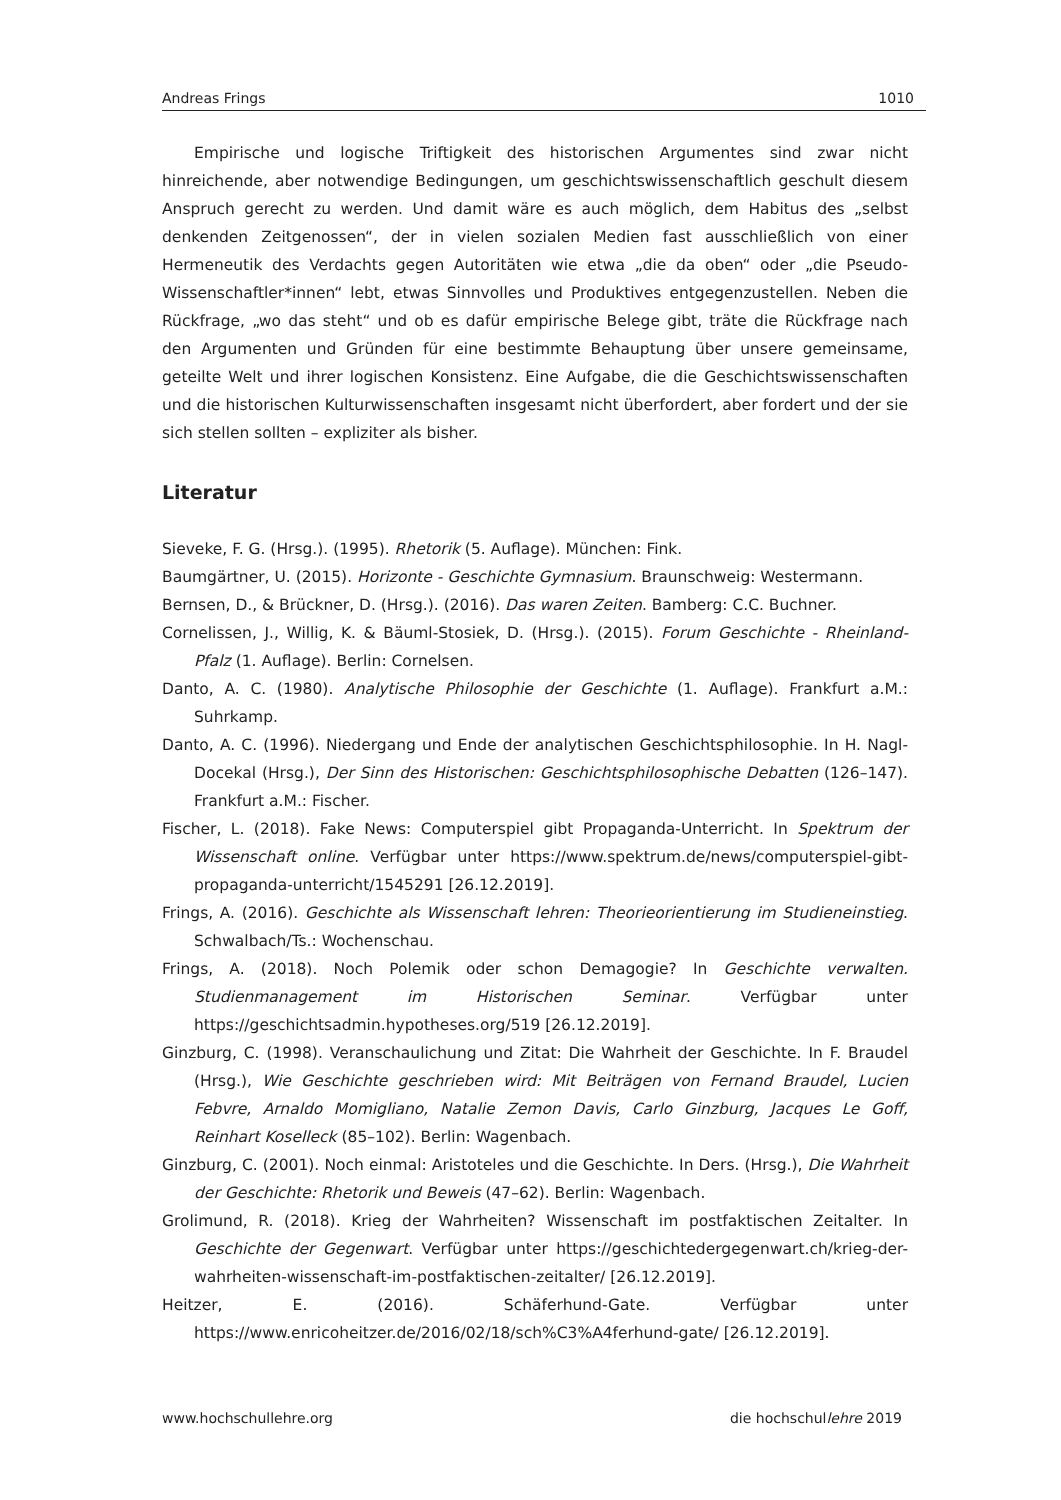Andreas Frings 1010
Empirische und logische Triftigkeit des historischen Argumentes sind zwar nicht hinreichende, aber notwendige Bedingungen, um geschichtswissenschaftlich geschult diesem Anspruch gerecht zu werden. Und damit wäre es auch möglich, dem Habitus des „selbst denkenden Zeitgenossen“, der in vielen sozialen Medien fast ausschließlich von einer Hermeneutik des Verdachts gegen Autoritäten wie etwa „die da oben“ oder „die Pseudo-Wissenschaftler*innen“ lebt, etwas Sinnvolles und Produktives entgegen­zustellen. Neben die Rückfrage, „wo das steht“ und ob es dafür empirische Belege gibt, träte die Rückfrage nach den Argumenten und Gründen für eine bestimmte Behauptung über unsere gemeinsame, geteilte Welt und ihrer logischen Konsistenz. Eine Aufgabe, die die Geschichtswissenschaften und die historischen Kulturwissenschaften insgesamt nicht überfordert, aber fordert und der sie sich stellen sollten – expliziter als bisher.
Literatur
Sieveke, F. G. (Hrsg.). (1995). Rhetorik (5. Auflage). München: Fink.
Baumgärtner, U. (2015). Horizonte - Geschichte Gymnasium. Braunschweig: Westermann.
Bernsen, D., & Brückner, D. (Hrsg.). (2016). Das waren Zeiten. Bamberg: C.C. Buchner.
Cornelissen, J., Willig, K. & Bäuml-Stosiek, D. (Hrsg.). (2015). Forum Geschichte - Rheinland-Pfalz (1. Auflage). Berlin: Cornelsen.
Danto, A. C. (1980). Analytische Philosophie der Geschichte (1. Auflage). Frankfurt a.M.: Suhrkamp.
Danto, A. C. (1996). Niedergang und Ende der analytischen Geschichtsphilosophie. In H. Nagl-Docekal (Hrsg.), Der Sinn des Historischen: Geschichtsphilosophische Debatten (126–147). Frankfurt a.M.: Fischer.
Fischer, L. (2018). Fake News: Computerspiel gibt Propaganda-Unterricht. In Spektrum der Wissenschaft online. Verfügbar unter https://www.spektrum.de/news/computerspiel-gibt-propaganda-unterricht/1545291 [26.12.2019].
Frings, A. (2016). Geschichte als Wissenschaft lehren: Theorieorientierung im Studieneinstieg. Schwalbach/Ts.: Wochenschau.
Frings, A. (2018). Noch Polemik oder schon Demagogie? In Geschichte verwalten. Studienmanagement im Historischen Seminar. Verfügbar unter https://geschichtsadmin.hypotheses.org/519 [26.12.2019].
Ginzburg, C. (1998). Veranschaulichung und Zitat: Die Wahrheit der Geschichte. In F. Braudel (Hrsg.), Wie Geschichte geschrieben wird: Mit Beiträgen von Fernand Braudel, Lucien Febvre, Arnaldo Momigliano, Natalie Zemon Davis, Carlo Ginzburg, Jacques Le Goff, Reinhart Koselleck (85–102). Berlin: Wagenbach.
Ginzburg, C. (2001). Noch einmal: Aristoteles und die Geschichte. In Ders. (Hrsg.), Die Wahrheit der Geschichte: Rhetorik und Beweis (47–62). Berlin: Wagenbach.
Grolimund, R. (2018). Krieg der Wahrheiten? Wissenschaft im postfaktischen Zeitalter. In Geschichte der Gegenwart. Verfügbar unter https://geschichtedergegenwart.ch/krieg-der-wahrheiten-wissenschaft-im-postfaktischen-zeitalter/ [26.12.2019].
Heitzer, E. (2016). Schäferhund-Gate. Verfügbar unter https://www.enricoheitzer.de/2016/02/18/sch%C3%A4ferhund-gate/ [26.12.2019].
www.hochschullehre.org die hochschullehre 2019